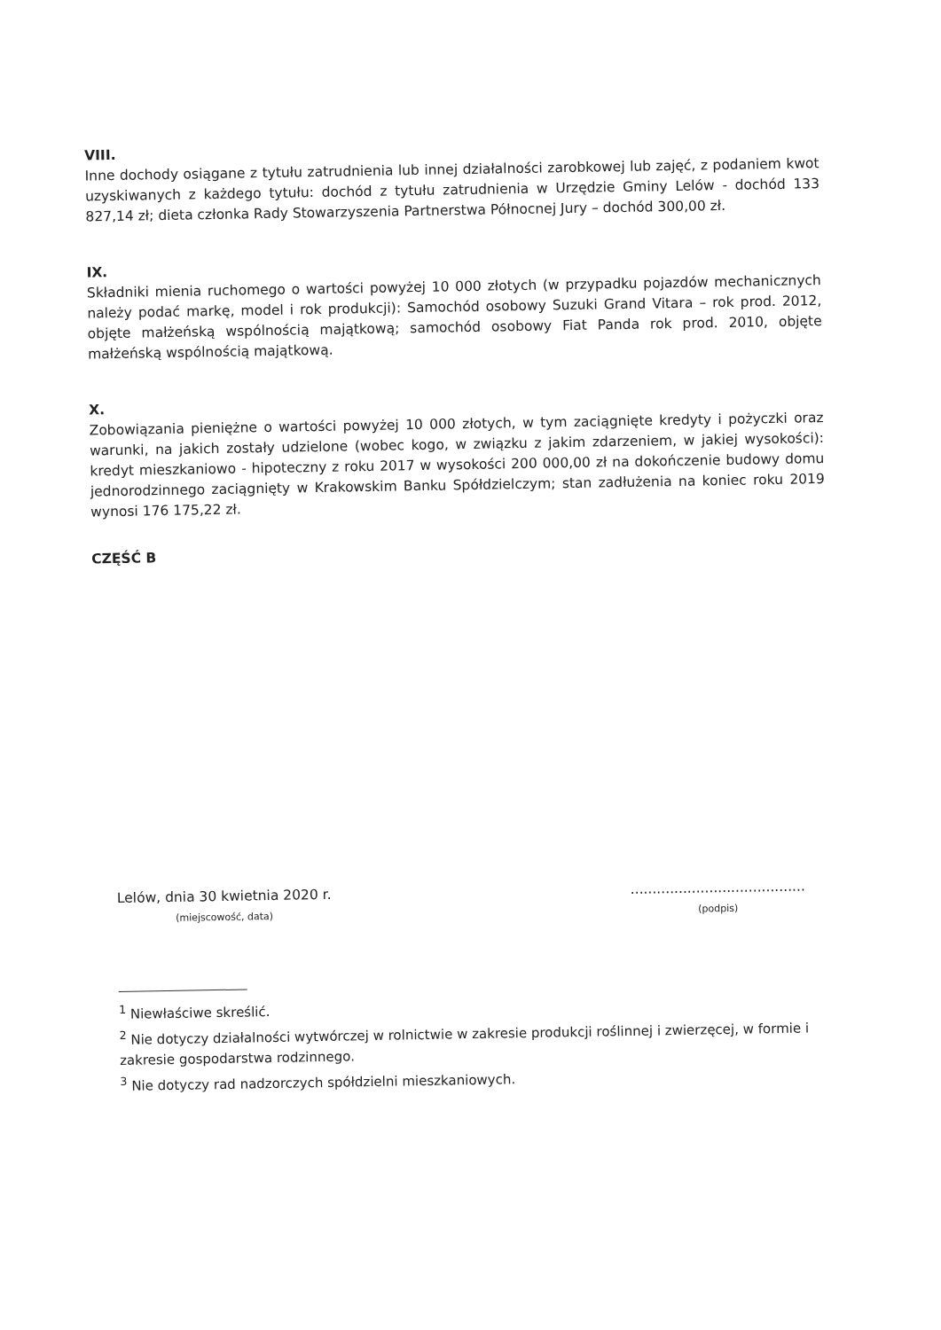VIII.
Inne dochody osiągane z tytułu zatrudnienia lub innej działalności zarobkowej lub zajęć, z podaniem kwot uzyskiwanych z każdego tytułu: dochód z tytułu zatrudnienia w Urzędzie Gminy Lelów - dochód 133 827,14 zł; dieta członka Rady Stowarzyszenia Partnerstwa Północnej Jury – dochód 300,00 zł.
IX.
Składniki mienia ruchomego o wartości powyżej 10 000 złotych (w przypadku pojazdów mechanicznych należy podać markę, model i rok produkcji): Samochód osobowy Suzuki Grand Vitara – rok prod. 2012, objęte małżeńską wspólnością majątkową; samochód osobowy Fiat Panda rok prod. 2010, objęte małżeńską wspólnością majątkową.
X.
Zobowiązania pieniężne o wartości powyżej 10 000 złotych, w tym zaciągnięte kredyty i pożyczki oraz warunki, na jakich zostały udzielone (wobec kogo, w związku z jakim zdarzeniem, w jakiej wysokości): kredyt mieszkaniowo - hipoteczny z roku 2017 w wysokości 200 000,00 zł na dokończenie budowy domu jednorodzinnego zaciągnięty w Krakowskim Banku Spółdzielczym; stan zadłużenia na koniec roku 2019 wynosi 176 175,22 zł.
CZĘŚĆ B
Lelów, dnia 30 kwietnia 2020 r.
(miejscowość, data)
........................................
(podpis)
<sup>1</sup> Niewłaściwe skreślić.
<sup>2</sup> Nie dotyczy działalności wytwórczej w rolnictwie w zakresie produkcji roślinnej i zwierzęcej, w formie i zakresie gospodarstwa rodzinnego.
<sup>3</sup> Nie dotyczy rad nadzorczych spółdzielni mieszkaniowych.